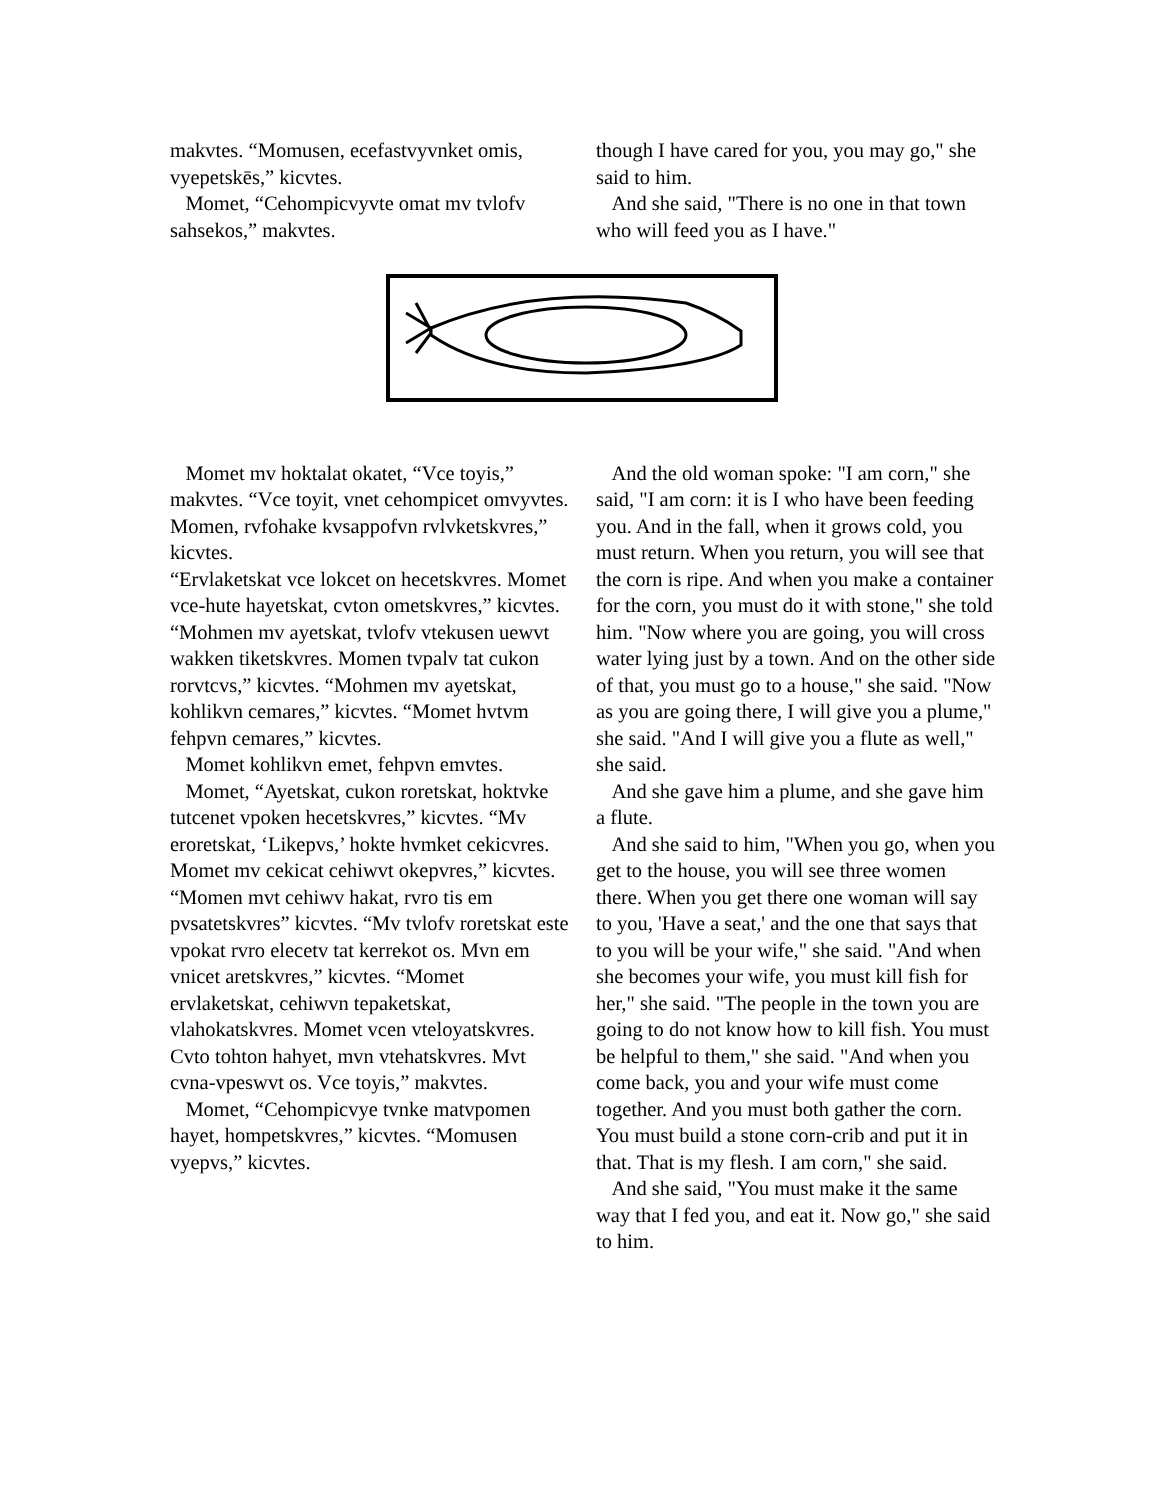makvtes. “Momusen, ecefastvyvnket omis, vyepetskēs,” kicvtes.
Momet, “Cehompicvyvte omat mv tvlofv sahsekos,” makvtes.
though I have cared for you, you may go," she said to him.
And she said, "There is no one in that town who will feed you as I have."
Momet mv hoktalat okatet, “Vce toyis,” makvtes. “Vce toyit, vnet cehompicet omvyvtes. Momen, rvfohake kvsappofvn rvlvketskvres,” kicvtes.
“Ervlaketskat vce lokcet on hecetskvres. Momet vce-hute hayetskat, cvton ometskvres,” kicvtes. “Mohmen mv ayetskat, tvlofv vtekusen uewvt wakken tiketskvres. Momen tvpalv tat cukon rorvtcvs,” kicvtes. “Mohmen mv ayetskat, kohlikvn cemares,” kicvtes. “Momet hvtvm fehpvn cemares,” kicvtes.
Momet kohlikvn emet, fehpvn emvtes.
Momet, “Ayetskat, cukon roretskat, hoktvke tutcenet vpoken hecetskvres,” kicvtes. “Mv eroretskat, ‘Likepvs,’ hokte hvmket cekicvres. Momet mv cekicat cehiwvt okepvres,” kicvtes. “Momen mvt cehiwv hakat, rvro tis em pvsatetskvres” kicvtes. “Mv tvlofv roretskat este vpokat rvro elecetv tat kerrekot os. Mvn em vnicet aretskvres,” kicvtes. “Momet ervlaketskat, cehiwvn tepaketskat, vlahokatskvres. Momet vcen vteloyatskvres. Cvto tohton hahyet, mvn vtehatskvres. Mvt cvna-vpeswvt os. Vce toyis,” makvtes.
Momet, “Cehompicvye tvnke matvpomen hayet, hompetskvres,” kicvtes. “Momusen vyepvs,” kicvtes.
And the old woman spoke: "I am corn," she said, "I am corn: it is I who have been feeding you. And in the fall, when it grows cold, you must return. When you return, you will see that the corn is ripe. And when you make a container for the corn, you must do it with stone," she told him. "Now where you are going, you will cross water lying just by a town. And on the other side of that, you must go to a house," she said. "Now as you are going there, I will give you a plume," she said. "And I will give you a flute as well," she said.
And she gave him a plume, and she gave him a flute.
And she said to him, "When you go, when you get to the house, you will see three women there. When you get there one woman will say to you, 'Have a seat,' and the one that says that to you will be your wife," she said. "And when she becomes your wife, you must kill fish for her," she said. "The people in the town you are going to do not know how to kill fish. You must be helpful to them," she said. "And when you come back, you and your wife must come together. And you must both gather the corn. You must build a stone corn-crib and put it in that. That is my flesh. I am corn," she said.
And she said, "You must make it the same way that I fed you, and eat it. Now go," she said to him.